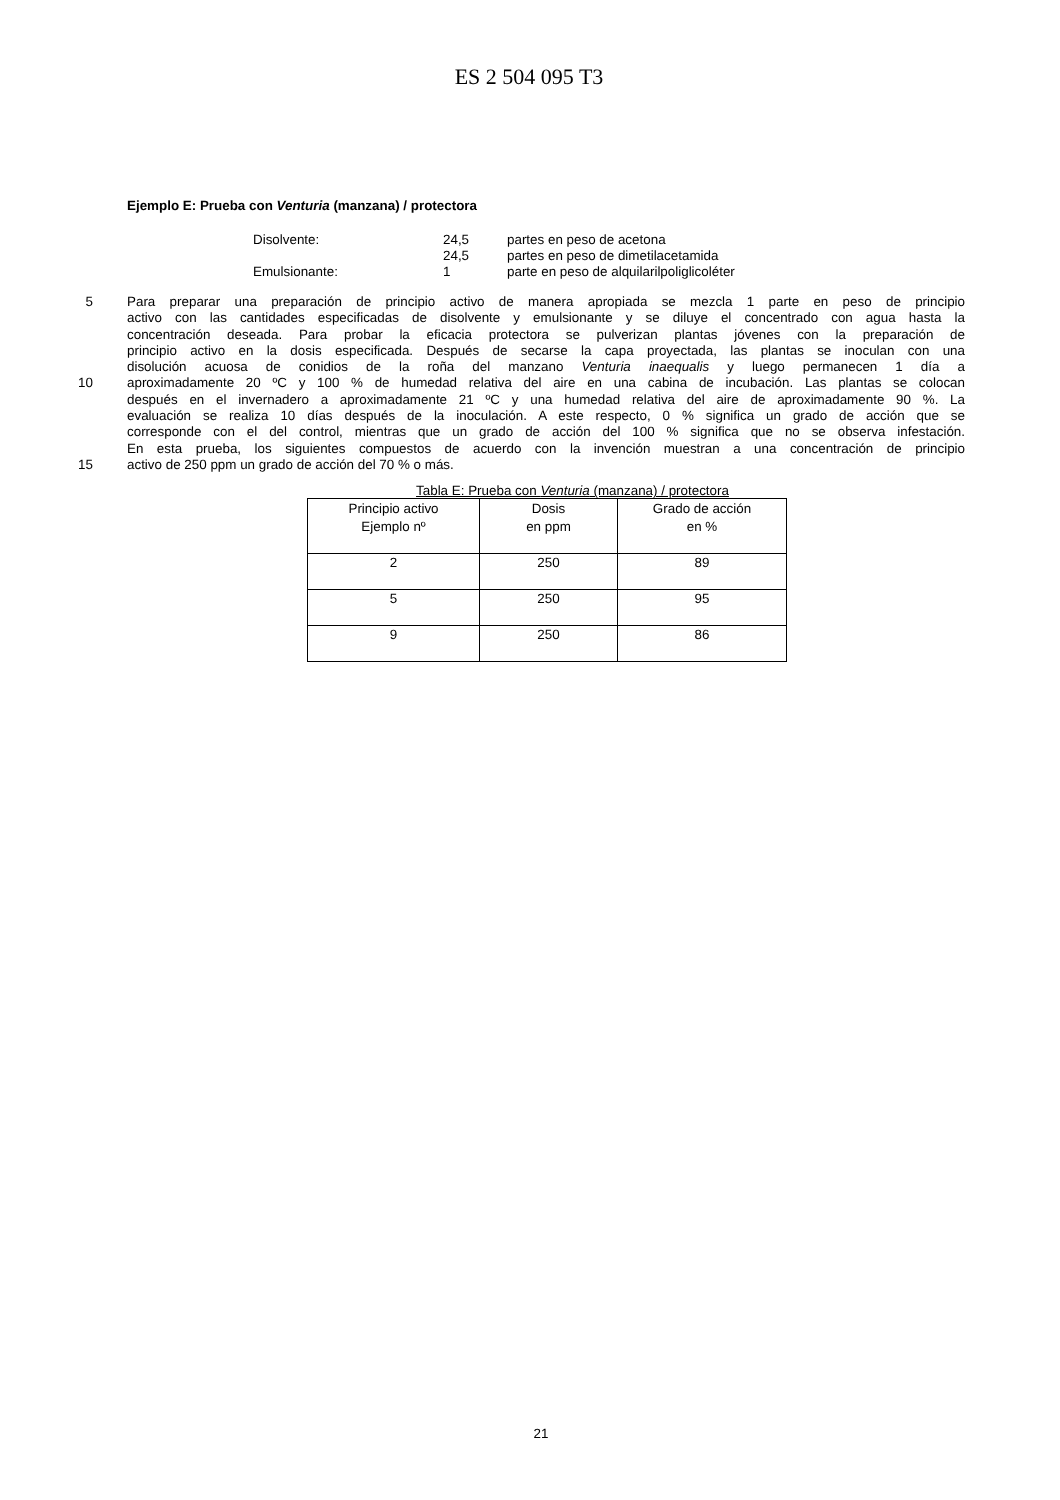ES 2 504 095 T3
Ejemplo E: Prueba con Venturia (manzana) / protectora
| Disolvente: | 24,5 | partes en peso de acetona |
| | 24,5 | partes en peso de dimetilacetamida |
| Emulsionante: | 1 | parte en peso de alquilarilpoliglicoléter |
5 Para preparar una preparación de principio activo de manera apropiada se mezcla 1 parte en peso de principio
activo con las cantidades especificadas de disolvente y emulsionante y se diluye el concentrado con agua hasta la
concentración deseada. Para probar la eficacia protectora se pulverizan plantas jóvenes con la preparación de
principio activo en la dosis especificada. Después de secarse la capa proyectada, las plantas se inoculan con una
disolución acuosa de conidios de la roña del manzano Venturia inaequalis y luego permanecen 1 día a
10 aproximadamente 20 ºC y 100 % de humedad relativa del aire en una cabina de incubación. Las plantas se colocan
después en el invernadero a aproximadamente 21 ºC y una humedad relativa del aire de aproximadamente 90 %. La
evaluación se realiza 10 días después de la inoculación. A este respecto, 0 % significa un grado de acción que se
corresponde con el del control, mientras que un grado de acción del 100 % significa que no se observa infestación.
En esta prueba, los siguientes compuestos de acuerdo con la invención muestran a una concentración de principio
15 activo de 250 ppm un grado de acción del 70 % o más.
Tabla E: Prueba con Venturia (manzana) / protectora
| Principio activo Ejemplo nº | Dosis en ppm | Grado de acción en % |
| --- | --- | --- |
| 2 | 250 | 89 |
| 5 | 250 | 95 |
| 9 | 250 | 86 |
21